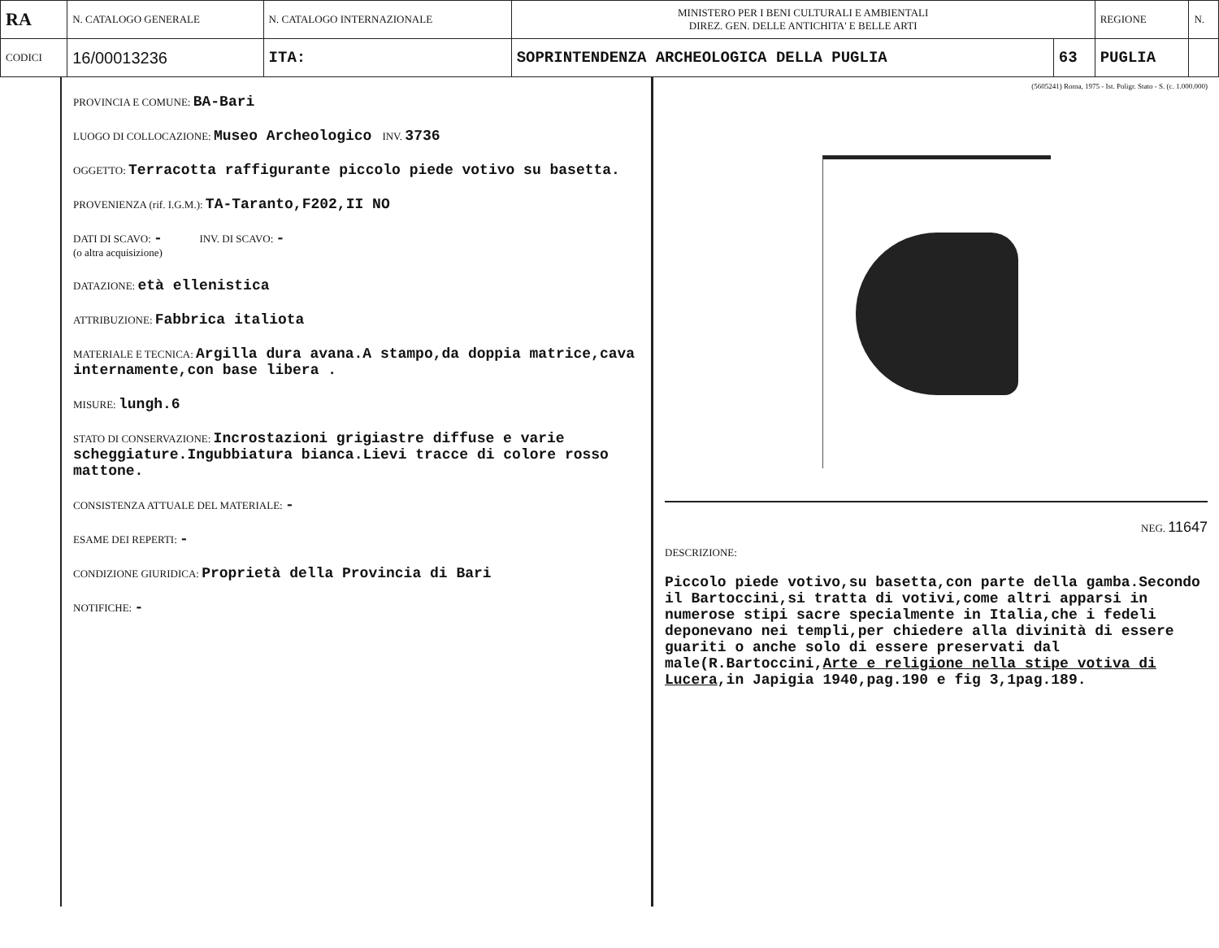| RA | N. CATALOGO GENERALE | N. CATALOGO INTERNAZIONALE | MINISTERO PER I BENI CULTURALI E AMBIENTALI DIREZ. GEN. DELLE ANTICHITA' E BELLE ARTI | | REGIONE | N. |
| CODICI | 16/00013236 | ITA: | SOPRINTENDENZA ARCHEOLOGICA DELLA PUGLIA | 63 | PUGLIA | |
PROVINCIA E COMUNE: BA-Bari
LUOGO DI COLLOCAZIONE: Museo Archeologico INV. 3736
OGGETTO: Terracotta raffigurante piccolo piede votivo su basetta.
PROVENIENZA (rif. I.G.M.): TA-Taranto,F202,II NO
DATI DI SCAVO: - INV. DI SCAVO: -
(o altra acquisizione)
DATAZIONE: età ellenistica
ATTRIBUZIONE: Fabbrica italiota
MATERIALE E TECNICA: Argilla dura avana.A stampo,da doppia matrice,cava internamente,con base libera .
MISURE: lungh.6
STATO DI CONSERVAZIONE: Incrostazioni grigiastre diffuse e varie scheggiature.Ingubbiatura bianca.Lievi tracce di colore rosso mattone.
CONSISTENZA ATTUALE DEL MATERIALE: -
ESAME DEI REPERTI: -
CONDIZIONE GIURIDICA: Proprietà della Provincia di Bari
NOTIFICHE: -
(5605241) Roma, 1975 - Ist. Poligr. Stato - S. (c. 1.000.000)
NEG. 11647
DESCRIZIONE:
Piccolo piede votivo,su basetta,con parte della gamba.Secondo il Bartoccini,si tratta di votivi,come altri apparsi in numerose stipi sacre specialmente in Italia,che i fedeli deponevano nei templi,per chiedere alla divinità di essere guariti o anche solo di essere preservati dal male(R.Bartoccini,Arte e religione nella stipe votiva di Lucera,in Japigia 1940,pag.190 e fig 3,1pag.189.